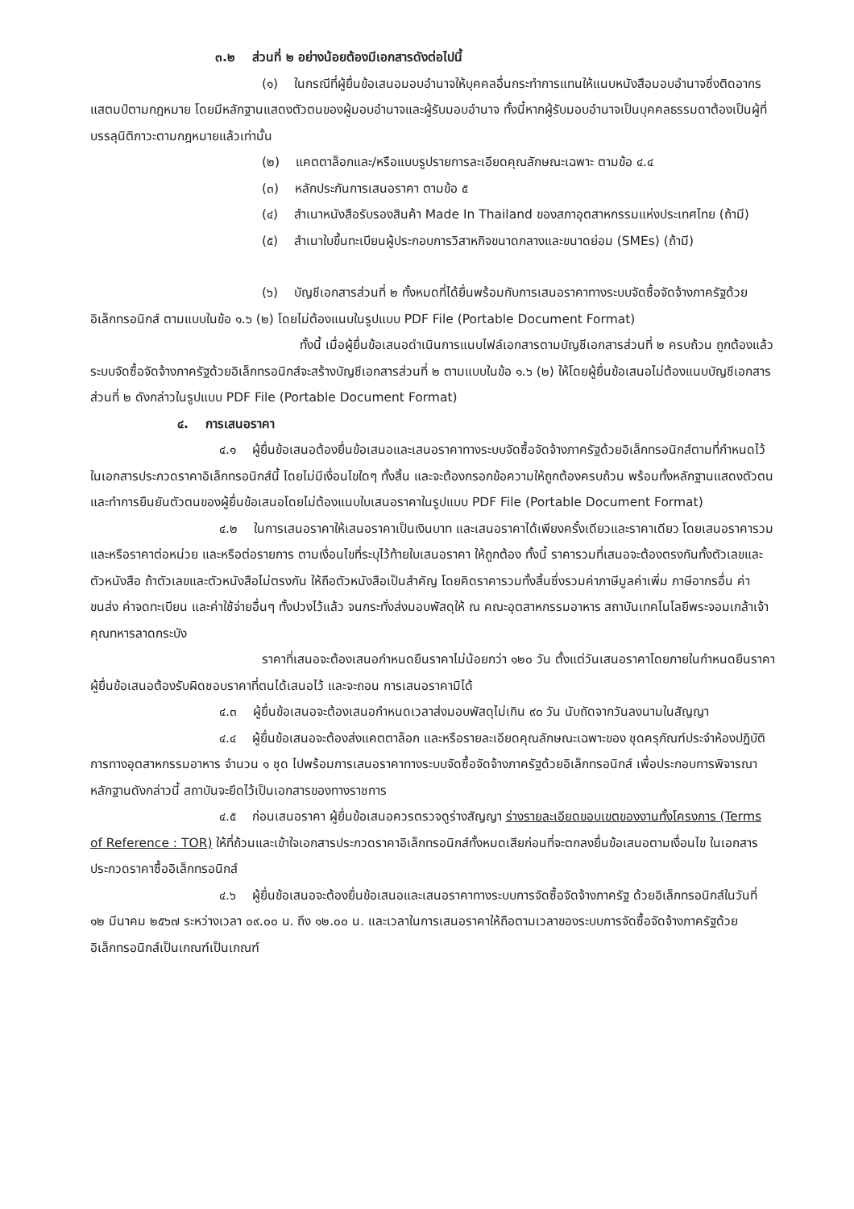๓.๒ ส่วนที่ ๒ อย่างน้อยต้องมีเอกสารดังต่อไปนี้
(๑) ในกรณีที่ผู้ยื่นข้อเสนอมอบอำนาจให้บุคคลอื่นกระทำการแทนให้แนบหนังสือมอบอำนาจซึ่งติดอากรแสตมป์ตามกฎหมาย โดยมีหลักฐานแสดงตัวตนของผู้มอบอำนาจและผู้รับมอบอำนาจ ทั้งนี้หากผู้รับมอบอำนาจเป็นบุคคลธรรมดาต้องเป็นผู้ที่บรรลุนิติภาวะตามกฎหมายแล้วเท่านั้น
(๒) แคตตาล็อกและ/หรือแบบรูปรายการละเอียดคุณลักษณะเฉพาะ ตามข้อ ๔.๔
(๓) หลักประกันการเสนอราคา ตามข้อ ๕
(๔) สำเนาหนังสือรับรองสินค้า Made In Thailand ของสภาอุตสาหกรรมแห่งประเทศไทย (ถ้ามี)
(๕) สำเนาใบขึ้นทะเบียนผู้ประกอบการวิสาหกิจขนาดกลางและขนาดย่อม (SMEs) (ถ้ามี)
(๖) บัญชีเอกสารส่วนที่ ๒ ทั้งหมดที่ได้ยื่นพร้อมกับการเสนอราคาทางระบบจัดซื้อจัดจ้างภาครัฐด้วยอิเล็กทรอนิกส์ ตามแบบในข้อ ๑.๖ (๒) โดยไม่ต้องแนบในรูปแบบ PDF File (Portable Document Format)
ทั้งนี้ เมื่อผู้ยื่นข้อเสนอดำเนินการแนบไฟล์เอกสารตามบัญชีเอกสารส่วนที่ ๒ ครบถ้วน ถูกต้องแล้ว ระบบจัดซื้อจัดจ้างภาครัฐด้วยอิเล็กทรอนิกส์จะสร้างบัญชีเอกสารส่วนที่ ๒ ตามแบบในข้อ ๑.๖ (๒) ให้โดยผู้ยื่นข้อเสนอไม่ต้องแนบบัญชีเอกสารส่วนที่ ๒ ดังกล่าวในรูปแบบ PDF File (Portable Document Format)
๔. การเสนอราคา
๔.๑ ผู้ยื่นข้อเสนอต้องยื่นข้อเสนอและเสนอราคาทางระบบจัดซื้อจัดจ้างภาครัฐด้วยอิเล็กทรอนิกส์ตามที่กำหนดไว้ในเอกสารประกวดราคาอิเล็กทรอนิกส์นี้ โดยไม่มีเงื่อนไขใดๆ ทั้งสิ้น และจะต้องกรอกข้อความให้ถูกต้องครบถ้วน พร้อมทั้งหลักฐานแสดงตัวตนและทำการยืนยันตัวตนของผู้ยื่นข้อเสนอโดยไม่ต้องแนบใบเสนอราคาในรูปแบบ PDF File (Portable Document Format)
๔.๒ ในการเสนอราคาให้เสนอราคาเป็นเงินบาท และเสนอราคาได้เพียงครั้งเดียวและราคาเดียว โดยเสนอราคารวม และหรือราคาต่อหน่วย และหรือต่อรายการ ตามเงื่อนไขที่ระบุไว้ท้ายใบเสนอราคา ให้ถูกต้อง ทั้งนี้ ราคารวมที่เสนอจะต้องตรงกันทั้งตัวเลขและตัวหนังสือ ถ้าตัวเลขและตัวหนังสือไม่ตรงกัน ให้ถือตัวหนังสือเป็นสำคัญ โดยคิดราคารวมทั้งสิ้นซึ่งรวมค่าภาษีมูลค่าเพิ่ม ภาษีอากรอื่น ค่าขนส่ง ค่าจดทะเบียน และค่าใช้จ่ายอื่นๆ ทั้งปวงไว้แล้ว จนกระทั่งส่งมอบพัสดุให้ ณ คณะอุตสาหกรรมอาหาร สถาบันเทคโนโลยีพระจอมเกล้าเจ้าคุณทหารลาดกระบัง
ราคาที่เสนอจะต้องเสนอกำหนดยืนราคาไม่น้อยกว่า ๑๒๐ วัน ตั้งแต่วันเสนอราคาโดยภายในกำหนดยืนราคา ผู้ยื่นข้อเสนอต้องรับผิดชอบราคาที่ตนได้เสนอไว้ และจะถอน การเสนอราคามิได้
๔.๓ ผู้ยื่นข้อเสนอจะต้องเสนอกำหนดเวลาส่งมอบพัสดุไม่เกิน ๙๐ วัน นับถัดจากวันลงนามในสัญญา
๔.๔ ผู้ยื่นข้อเสนอจะต้องส่งแคตตาล็อก และหรือรายละเอียดคุณลักษณะเฉพาะของ ชุดครุภัณฑ์ประจำห้องปฏิบัติการทางอุตสาหกรรมอาหาร จำนวน ๑ ชุด ไปพร้อมการเสนอราคาทางระบบจัดซื้อจัดจ้างภาครัฐด้วยอิเล็กทรอนิกส์ เพื่อประกอบการพิจารณา หลักฐานดังกล่าวนี้ สถาบันจะยึดไว้เป็นเอกสารของทางราชการ
๔.๕ ก่อนเสนอราคา ผู้ยื่นข้อเสนอควรตรวจดูร่างสัญญา ร่างรายละเอียดขอบเขตของงานทั้งโครงการ (Terms of Reference : TOR) ให้ที่ถ้วนและเข้าใจเอกสารประกวดราคาอิเล็กทรอนิกส์ทั้งหมดเสียก่อนที่จะตกลงยื่นข้อเสนอตามเงื่อนไข ในเอกสารประกวดราคาซื้ออิเล็กทรอนิกส์
๔.๖ ผู้ยื่นข้อเสนอจะต้องยื่นข้อเสนอและเสนอราคาทางระบบการจัดซื้อจัดจ้างภาครัฐ ด้วยอิเล็กทรอนิกส์ในวันที่ ๑๒ มีนาคม ๒๕๖๗ ระหว่างเวลา ๐๙.๐๐ น. ถึง ๑๒.๐๐ น. และเวลาในการเสนอราคาให้ถือตามเวลาของระบบการจัดซื้อจัดจ้างภาครัฐด้วยอิเล็กทรอนิกส์เป็นเกณฑ์เป็นเกณฑ์